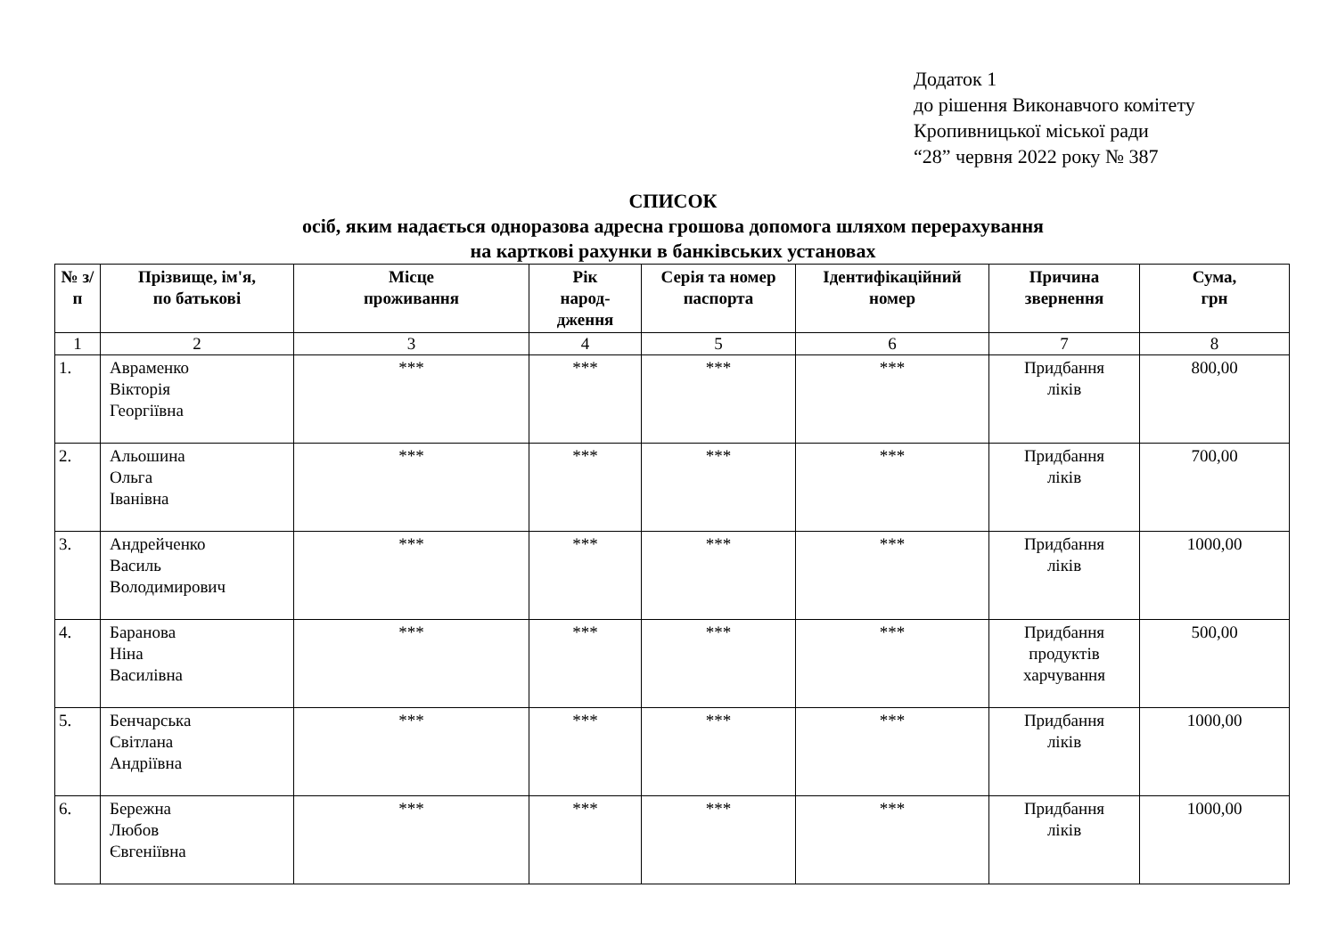Додаток 1
до рішення Виконавчого комітету
Кропивницької міської ради
“28” червня 2022 року № 387
СПИСОК
осіб, яким надається одноразова адресна грошова допомога шляхом перерахування
на карткові рахунки в банківських установах
| № з/п | Прізвище, ім'я, по батькові | Місце проживання | Рік народ- дження | Серія та номер паспорта | Ідентифікаційний номер | Причина звернення | Сума, грн |
| --- | --- | --- | --- | --- | --- | --- | --- |
| 1 | 2 | 3 | 4 | 5 | 6 | 7 | 8 |
| 1. | Авраменко Вікторія Георгіївна | *** | *** | *** | *** | Придбання ліків | 800,00 |
| 2. | Альошина Ольга Іванівна | *** | *** | *** | *** | Придбання ліків | 700,00 |
| 3. | Андрейченко Василь Володимирович | *** | *** | *** | *** | Придбання ліків | 1000,00 |
| 4. | Баранова Ніна Василівна | *** | *** | *** | *** | Придбання продуктів харчування | 500,00 |
| 5. | Бенчарська Світлана Андріївна | *** | *** | *** | *** | Придбання ліків | 1000,00 |
| 6. | Бережна Любов Євгеніївна | *** | *** | *** | *** | Придбання ліків | 1000,00 |